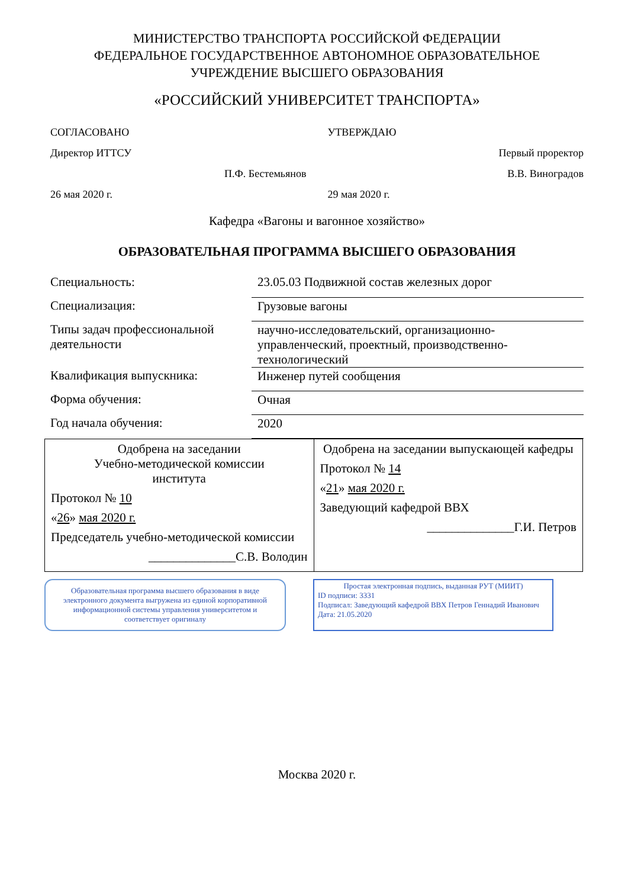МИНИСТЕРСТВО ТРАНСПОРТА РОССИЙСКОЙ ФЕДЕРАЦИИ
ФЕДЕРАЛЬНОЕ ГОСУДАРСТВЕННОЕ АВТОНОМНОЕ ОБРАЗОВАТЕЛЬНОЕ
УЧРЕЖДЕНИЕ ВЫСШЕГО ОБРАЗОВАНИЯ
«РОССИЙСКИЙ УНИВЕРСИТЕТ ТРАНСПОРТА»
СОГЛАСОВАНО
Директор ИТТСУ
П.Ф. Бестемьянов
26 мая 2020 г.
УТВЕРЖДАЮ
Первый проректор
В.В. Виноградов
29 мая 2020 г.
Кафедра «Вагоны и вагонное хозяйство»
ОБРАЗОВАТЕЛЬНАЯ ПРОГРАММА ВЫСШЕГО ОБРАЗОВАНИЯ
| Специальность: | 23.05.03 Подвижной состав железных дорог |
| Специализация: | Грузовые вагоны |
| Типы задач профессиональной деятельности | научно-исследовательский, организационно-управленческий, проектный, производственно-технологический |
| Квалификация выпускника: | Инженер путей сообщения |
| Форма обучения: | Очная |
| Год начала обучения: | 2020 |
| Одобрена на заседании Учебно-методической комиссии института Протокол № 10 « 26 » мая 2020 г. Председатель учебно-методической комиссии ______________С.В. Володин | Одобрена на заседании выпускающей кафедры Протокол № 14 « 21 » мая 2020 г. Заведующий кафедрой ВВХ ______________Г.И. Петров |
Образовательная программа высшего образования в виде электронного документа выгружена из единой корпоративной информационной системы управления университетом и соответствует оригиналу
Простая электронная подпись, выданная РУТ (МИИТ)
ID подписи: 3331
Подписал: Заведующий кафедрой ВВХ Петров Геннадий Иванович
Дата: 21.05.2020
Москва 2020 г.